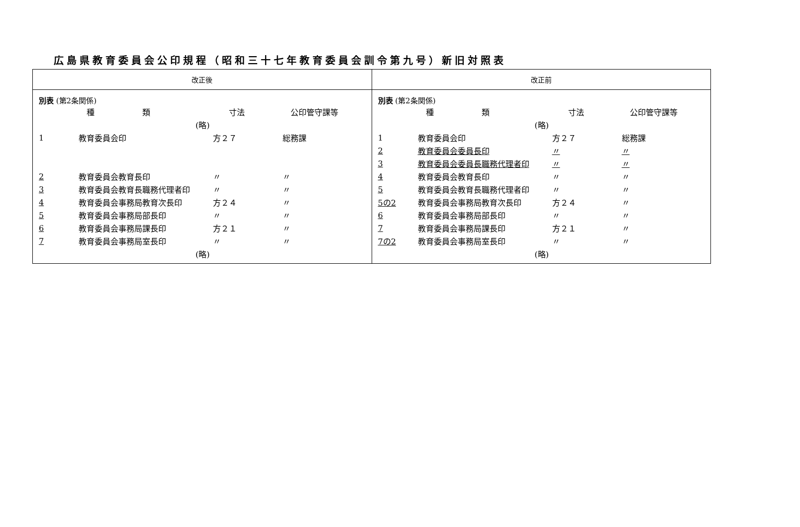広島県教育委員会公印規程（昭和三十七年教育委員会訓令第九号）新旧対照表
| 改正後 | 改正前 |
| --- | --- |
| 別表 (第2条関係) / / 種 類 / 寸法 / 公印管守課等 / / (略) / / / / / 1 / 教育委員会印 / 方２７ / 総務課 / / 2 / 教育委員会教育長印 / 〃 / 〃 / / 3 / 教育委員会教育長職務代理者印 / 〃 / 〃 / / 4 / 教育委員会事務局教育次長印 / 方２４ / 〃 / / 5 / 教育委員会事務局部長印 / 〃 / 〃 / / 6 / 教育委員会事務局課長印 / 方２１ / 〃 / / 7 / 教育委員会事務局室長印 / 〃 / 〃 / / (略) / / / / | 別表 (第2条関係) / / 種 類 / 寸法 / 公印管守課等 / / (略) / / / / / 1 / 教育委員会印 / 方２７ / 総務課 / / 2 / 教育委員会委員長印 / 〃 / 〃 / / 3 / 教育委員会委員長職務代理者印 / 〃 / 〃 / / 4 / 教育委員会教育長印 / 〃 / 〃 / / 5 / 教育委員会教育長職務代理者印 / 〃 / 〃 / / 5の2 / 教育委員会事務局教育次長印 / 方２４ / 〃 / / 6 / 教育委員会事務局部長印 / 〃 / 〃 / / 7 / 教育委員会事務局課長印 / 方２１ / 〃 / / 7の2 / 教育委員会事務局室長印 / 〃 / 〃 / / (略) / / / / |